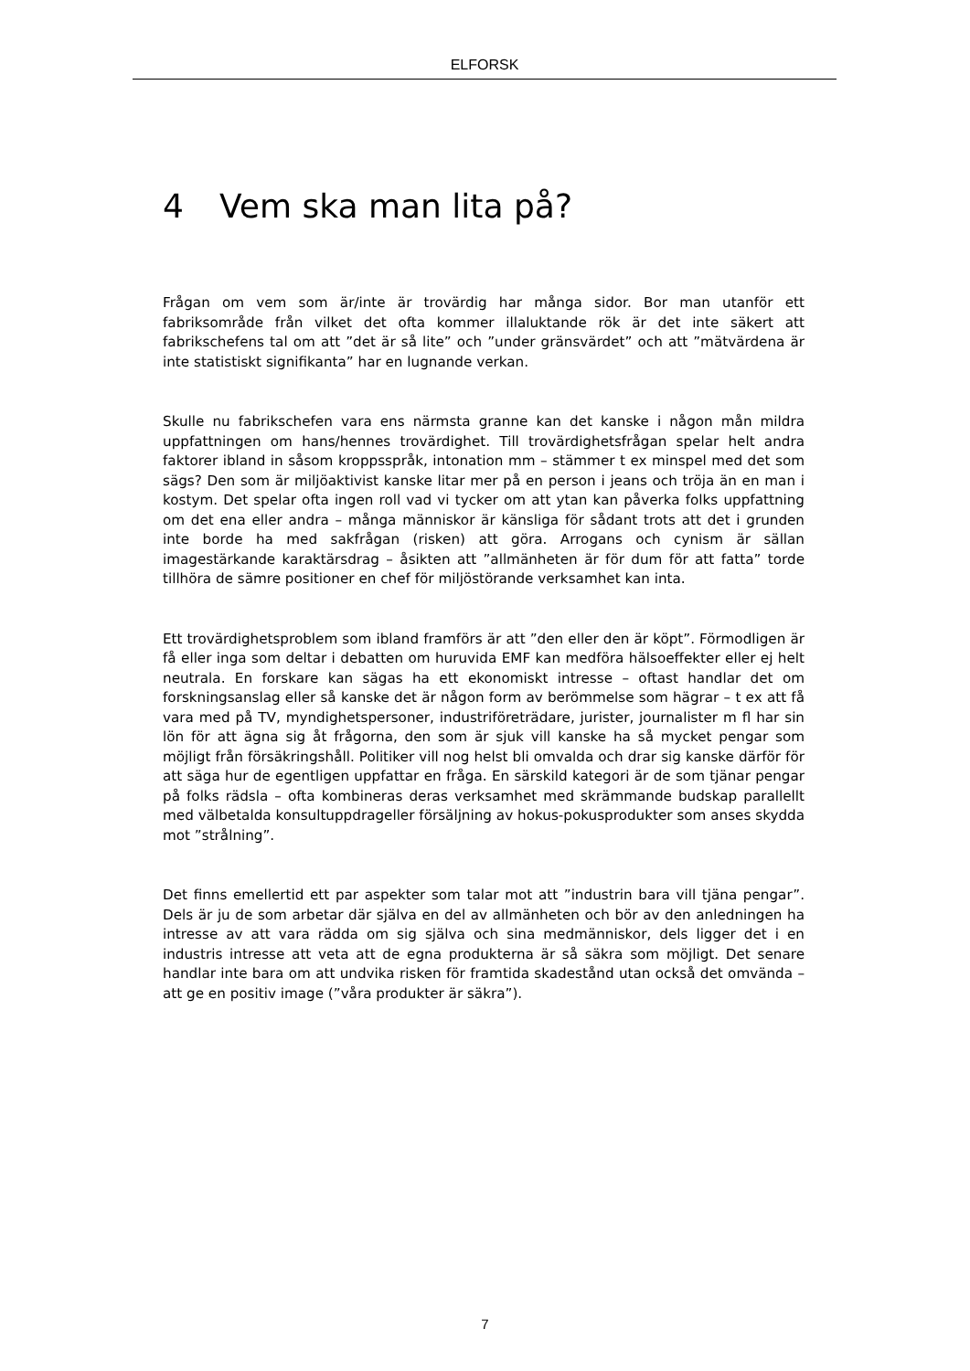ELFORSK
4 Vem ska man lita på?
Frågan om vem som är/inte är trovärdig har många sidor. Bor man utanför ett fabriksområde från vilket det ofta kommer illaluktande rök är det inte säkert att fabrikschefens tal om att ”det är så lite” och ”under gränsvärdet” och att ”mätvärdena är inte statistiskt signifikanta” har en lugnande verkan.
Skulle nu fabrikschefen vara ens närmsta granne kan det kanske i någon mån mildra uppfattningen om hans/hennes trovärdighet. Till trovärdighetsfrågan spelar helt andra faktorer ibland in såsom kroppsspråk, intonation mm – stämmer t ex minspel med det som sägs? Den som är miljöaktivist kanske litar mer på en person i jeans och tröja än en man i kostym. Det spelar ofta ingen roll vad vi tycker om att ytan kan påverka folks uppfattning om det ena eller andra – många människor är känsliga för sådant trots att det i grunden inte borde ha med sakfrågan (risken) att göra. Arrogans och cynism är sällan imagestärkande karaktärsdrag – åsikten att ”allmänheten är för dum för att fatta” torde tillhöra de sämre positioner en chef för miljöstörande verksamhet kan inta.
Ett trovärdighetsproblem som ibland framförs är att ”den eller den är köpt”. Förmodligen är få eller inga som deltar i debatten om huruvida EMF kan medföra hälsoeffekter eller ej helt neutrala. En forskare kan sägas ha ett ekonomiskt intresse – oftast handlar det om forskningsanslag eller så kanske det är någon form av berömmelse som hägrar – t ex att få vara med på TV, myndighetspersoner, industriföreträdare, jurister, journalister m fl har sin lön för att ägna sig åt frågorna, den som är sjuk vill kanske ha så mycket pengar som möjligt från försäkringshåll. Politiker vill nog helst bli omvalda och drar sig kanske därför för att säga hur de egentligen uppfattar en fråga. En särskild kategori är de som tjänar pengar på folks rädsla – ofta kombineras deras verksamhet med skrämmande budskap parallellt med välbetalda konsultuppdrageller försäljning av hokus-pokusprodukter som anses skydda mot ”strålning”.
Det finns emellertid ett par aspekter som talar mot att ”industrin bara vill tjäna pengar”. Dels är ju de som arbetar där själva en del av allmänheten och bör av den anledningen ha intresse av att vara rädda om sig själva och sina medmänniskor, dels ligger det i en industris intresse att veta att de egna produkterna är så säkra som möjligt. Det senare handlar inte bara om att undvika risken för framtida skadestånd utan också det omvända – att ge en positiv image (”våra produkter är säkra”).
7